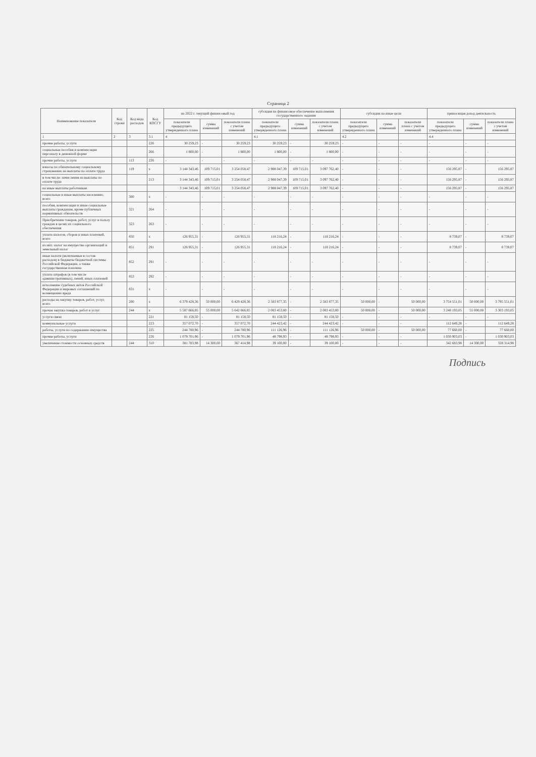Страница 2
| Наименование показателя | Код строки | Код вида расходов | Код КОСГУ | на 2022 г. текущий финансовый год | | | субсидия на финансовое обеспечение выполнения государственного задания | | | субсидии на иные цели | | | приносящая доход деятельность | | |
| --- | --- | --- | --- | --- | --- | --- | --- | --- | --- | --- | --- | --- | --- | --- | --- |
| | | | | показатели предыдущего утвержденного плана | сумма изменений | показатели плана с учетом изменений | показатели предыдущего утвержденного плана | сумма изменений | показатели плана с учетом изменений | показатели предыдущего утвержденного плана | сумма изменений | показатели плана с учетом изменений | показатели предыдущего утвержденного плана | сумма изменений | показатели плана с учетом изменений |
| 1 | 2 | 3 | 3.1 | 4 | | | 4.1 | | | 4.2 | | | 4.4 | | |
| прочие работы, услуги | | | 226 | 30 259,23 | - | 30 259,23 | 30 259,23 | - | 30 259,23 | - | - | - | - | - | - |
| социальные пособия и компенсации персоналу в денежной форме | | | 266 | 1 800,00 | - | 1 800,00 | 1 800,00 | - | 1 800,00 | - | - | - | - | - | - |
| прочие работы, услуги | | 113 | 226 | - | - | - | - | - | - | - | - | - | - | - | - |
| взносы по обязательному социальному страхованию на выплаты по оплате труда | | 119 | х | 3 144 343,46 | 109 715,01 | 3 254 058,47 | 2 988 047,39 | 109 715,01 | 3 097 762,40 | - | - | - | 156 295,87 | - | 156 295,87 |
| в том числе: начисления на выплаты по оплате труда | | | 213 | 3 144 343,46 | 109 715,01 | 3 254 058,47 | 2 988 047,39 | 109 715,01 | 3 097 762,40 | - | - | - | 156 295,87 | - | 156 295,87 |
| на иные выплаты работникам | | | | 3 144 343,46 | 109 715,01 | 3 254 058,47 | 2 988 047,39 | 109 715,01 | 3 097 762,40 | - | - | - | 156 295,87 | - | 156 295,87 |
| социальные и иные выплаты населению, всего | | 300 | х | - | - | - | - | - | - | - | - | - | - | - | - |
| пособия, компенсации и иные социальные выплаты гражданам, кроме публичных нормативных обязательств | | 321 | 264 | - | - | - | - | - | - | - | - | - | - | - | - |
| Приобретение товаров, работ, услуг в пользу граждан в целях их социального обеспечения | | 323 | 263 | - | - | - | - | - | - | - | - | - | - | - | - |
| уплата налогов, сборов и иных платежей, всего | | 850 | х | 126 955,31 | - | 126 955,31 | 118 216,24 | - | 118 216,24 | - | - | - | 8 739,07 | - | 8 739,07 |
| из них: налог на имущество организаций и земельный налог | | 851 | 291 | 126 955,31 | - | 126 955,31 | 118 216,24 | - | 118 216,24 | - | - | - | 8 739,07 | - | 8 739,07 |
| иные налоги (включаемые в состав расходов) в бюджеты бюджетной системы Российской Федерации, а также государственная пошлина | | 852 | 291 | - | - | - | - | - | - | - | - | - | - | - | - |
| уплата штрафов (в том числе административных), пеней, иных платежей | | 853 | 292 | - | - | - | - | - | - | - | - | - | - | - | - |
| исполнение судебных актов Российской Федерации и мировых соглашений по возмещению вреда | | 831 | х | - | - | - | - | - | - | - | - | - | - | - | - |
| расходы на закупку товаров, работ, услуг, всего | | 200 | х | 6 379 428,36 | 50 000,00 | 6 429 428,36 | 2 583 877,35 | - | 2 583 877,35 | 50 000,00 | - | 50 000,00 | 3 754 551,01 | 50 000,00 | 3 795 551,01 |
| прочая закупка товаров, работ и услуг | | 244 | х | 5 587 666,85 | 55 000,00 | 5 642 666,85 | 2 083 453,80 | - | 2 083 453,80 | 50 000,00 | - | 50 000,00 | 3 248 193,05 | 55 000,00 | 3 303 193,05 |
| услуги связи | | | 221 | 81 158,50 | - | 81 158,50 | 81 158,50 | - | 81 158,50 | - | - | - | - | - | - |
| коммунальные услуги | | | 223 | 357 072,70 | - | 357 072,70 | 244 423,42 | - | 244 423,42 | - | - | - | 112 649,28 | - | 112 649,28 |
| работы, услуги по содержанию имущества | | | 225 | 244 780,96 | - | 244 780,96 | 111 126,96 | - | 111 126,96 | 50 000,00 | - | 50 000,00 | 77 660,00 | - | 77 660,00 |
| прочие работы, услуги | | | 226 | 1 079 701,96 | - | 1 079 701,96 | 48 798,93 | - | 48 798,93 | - | - | - | 1 030 903,03 | - | 1 030 903,03 |
| увеличение стоимости основных средств | | 244 | 310 | 381 783,98 | 14 300,00 | 367 414,98 | 39 100,00 | - | 39 100,00 | - | - | - | 342 683,98 | 14 300,00 | 328 314,98 |
Подпись